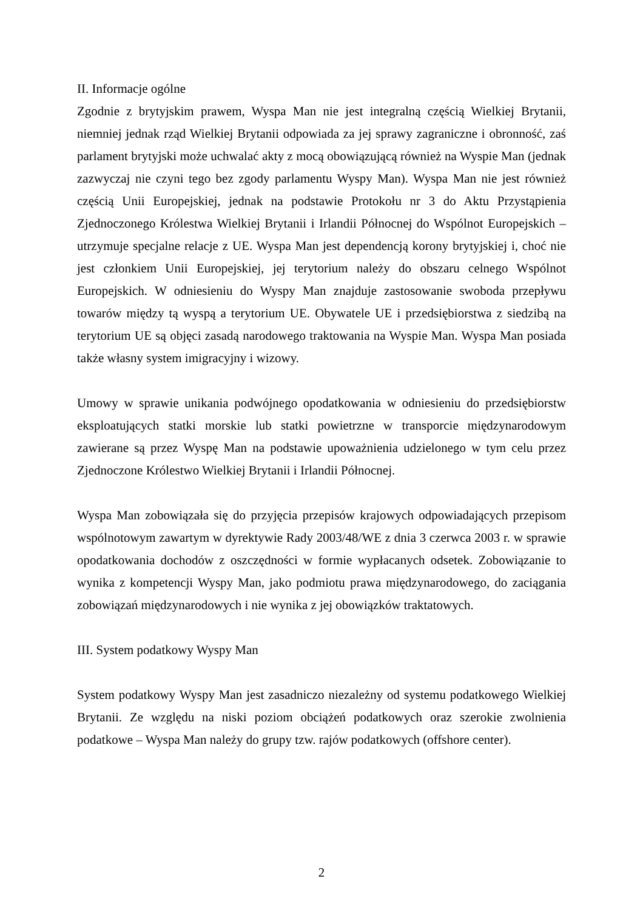II. Informacje ogólne
Zgodnie z brytyjskim prawem, Wyspa Man nie jest integralną częścią Wielkiej Brytanii, niemniej jednak rząd Wielkiej Brytanii odpowiada za jej sprawy zagraniczne i obronność, zaś parlament brytyjski może uchwalać akty z mocą obowiązującą również na Wyspie Man (jednak zazwyczaj nie czyni tego bez zgody parlamentu Wyspy Man). Wyspa Man nie jest również częścią Unii Europejskiej, jednak na podstawie Protokołu nr 3 do Aktu Przystąpienia Zjednoczonego Królestwa Wielkiej Brytanii i Irlandii Północnej do Wspólnot Europejskich – utrzymuje specjalne relacje z UE. Wyspa Man jest dependencją korony brytyjskiej i, choć nie jest członkiem Unii Europejskiej, jej terytorium należy do obszaru celnego Wspólnot Europejskich. W odniesieniu do Wyspy Man znajduje zastosowanie swoboda przepływu towarów między tą wyspą a terytorium UE. Obywatele UE i przedsiębiorstwa z siedzibą na terytorium UE są objęci zasadą narodowego traktowania na Wyspie Man. Wyspa Man posiada także własny system imigracyjny i wizowy.
Umowy w sprawie unikania podwójnego opodatkowania w odniesieniu do przedsiębiorstw eksploatujących statki morskie lub statki powietrzne w transporcie międzynarodowym zawierane są przez Wyspę Man na podstawie upoważnienia udzielonego w tym celu przez Zjednoczone Królestwo Wielkiej Brytanii i Irlandii Północnej.
Wyspa Man zobowiązała się do przyjęcia przepisów krajowych odpowiadających przepisom wspólnotowym zawartym w dyrektywie Rady 2003/48/WE z dnia 3 czerwca 2003 r. w sprawie opodatkowania dochodów z oszczędności w formie wypłacanych odsetek. Zobowiązanie to wynika z kompetencji Wyspy Man, jako podmiotu prawa międzynarodowego, do zaciągania zobowiązań międzynarodowych i nie wynika z jej obowiązków traktatowych.
III. System podatkowy Wyspy Man
System podatkowy Wyspy Man jest zasadniczo niezależny od systemu podatkowego Wielkiej Brytanii. Ze względu na niski poziom obciążeń podatkowych oraz szerokie zwolnienia podatkowe – Wyspa Man należy do grupy tzw. rajów podatkowych (offshore center).
2